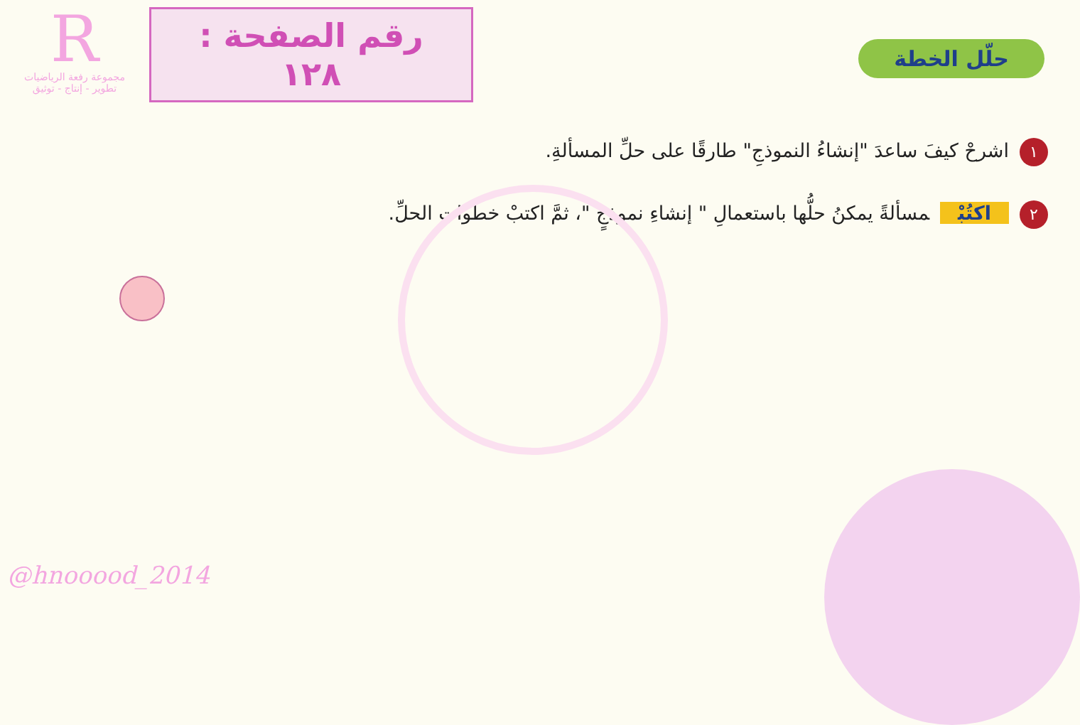R
مجموعة رفعة الرياضيات
تطوير - إنتاج - توثيق
رقم الصفحة : ١٢٨
حلّل الخطة
١ اشرحْ كيفَ ساعدَ "إنشاءُ النموذجِ" طارقًا على حلِّ المسألةِ.
٢ اكتُبْ مسألةً يمكنُ حلُّها باستعمالِ " إنشاءِ نموذجٍ "، ثمَّ اكتبْ خطواتِ الحلِّ.
@hnooood_2014